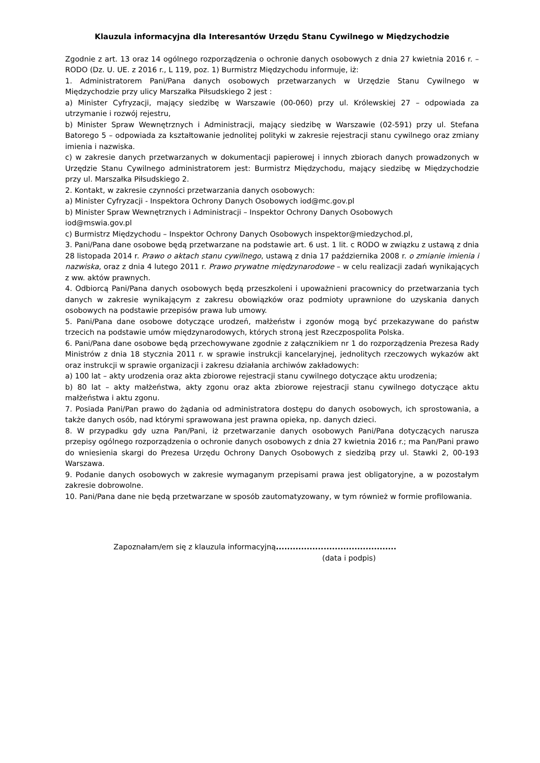Klauzula informacyjna dla Interesantów Urzędu Stanu Cywilnego w Międzychodzie
Zgodnie z art. 13 oraz 14 ogólnego rozporządzenia o ochronie danych osobowych z dnia 27 kwietnia 2016 r. – RODO (Dz. U. UE. z 2016 r., L 119, poz. 1) Burmistrz Międzychodu informuje, iż:
1. Administratorem Pani/Pana danych osobowych przetwarzanych w Urzędzie Stanu Cywilnego w Międzychodzie przy ulicy Marszałka Piłsudskiego 2 jest :
a) Minister Cyfryzacji, mający siedzibę w Warszawie (00-060) przy ul. Królewskiej 27 – odpowiada za utrzymanie i rozwój rejestru,
b) Minister Spraw Wewnętrznych i Administracji, mający siedzibę w Warszawie (02-591) przy ul. Stefana Batorego 5 – odpowiada za kształtowanie jednolitej polityki w zakresie rejestracji stanu cywilnego oraz zmiany imienia i nazwiska.
c) w zakresie danych przetwarzanych w dokumentacji papierowej i innych zbiorach danych prowadzonych w Urzędzie Stanu Cywilnego administratorem jest: Burmistrz Międzychodu, mający siedzibę w Międzychodzie przy ul. Marszałka Piłsudskiego 2.
2. Kontakt, w zakresie czynności przetwarzania danych osobowych:
a) Minister Cyfryzacji - Inspektora Ochrony Danych Osobowych iod@mc.gov.pl
b) Minister Spraw Wewnętrznych i Administracji – Inspektor Ochrony Danych Osobowych
iod@mswia.gov.pl
c) Burmistrz Międzychodu – Inspektor Ochrony Danych Osobowych inspektor@miedzychod.pl,
3. Pani/Pana dane osobowe będą przetwarzane na podstawie art. 6 ust. 1 lit. c RODO w związku z ustawą z dnia 28 listopada 2014 r. Prawo o aktach stanu cywilnego, ustawą z dnia 17 października 2008 r. o zmianie imienia i nazwiska, oraz z dnia 4 lutego 2011 r. Prawo prywatne międzynarodowe – w celu realizacji zadań wynikających z ww. aktów prawnych.
4. Odbiorcą Pani/Pana danych osobowych będą przeszkoleni i upoważnieni pracownicy do przetwarzania tych danych w zakresie wynikającym z zakresu obowiązków oraz podmioty uprawnione do uzyskania danych osobowych na podstawie przepisów prawa lub umowy.
5. Pani/Pana dane osobowe dotyczące urodzeń, małżeństw i zgonów mogą być przekazywane do państw trzecich na podstawie umów międzynarodowych, których stroną jest Rzeczpospolita Polska.
6. Pani/Pana dane osobowe będą przechowywane zgodnie z załącznikiem nr 1 do rozporządzenia Prezesa Rady Ministrów z dnia 18 stycznia 2011 r. w sprawie instrukcji kancelaryjnej, jednolitych rzeczowych wykazów akt oraz instrukcji w sprawie organizacji i zakresu działania archiwów zakładowych:
a) 100 lat – akty urodzenia oraz akta zbiorowe rejestracji stanu cywilnego dotyczące aktu urodzenia;
b) 80 lat – akty małżeństwa, akty zgonu oraz akta zbiorowe rejestracji stanu cywilnego dotyczące aktu małżeństwa i aktu zgonu.
7. Posiada Pani/Pan prawo do żądania od administratora dostępu do danych osobowych, ich sprostowania, a także danych osób, nad którymi sprawowana jest prawna opieka, np. danych dzieci.
8. W przypadku gdy uzna Pan/Pani, iż przetwarzanie danych osobowych Pani/Pana dotyczących narusza przepisy ogólnego rozporządzenia o ochronie danych osobowych z dnia 27 kwietnia 2016 r.; ma Pan/Pani prawo do wniesienia skargi do Prezesa Urzędu Ochrony Danych Osobowych z siedzibą przy ul. Stawki 2, 00-193 Warszawa.
9. Podanie danych osobowych w zakresie wymaganym przepisami prawa jest obligatoryjne, a w pozostałym zakresie dobrowolne.
10. Pani/Pana dane nie będą przetwarzane w sposób zautomatyzowany, w tym również w formie profilowania.
Zapoznałam/em się z klauzula informacyjną...........................................
(data i podpis)